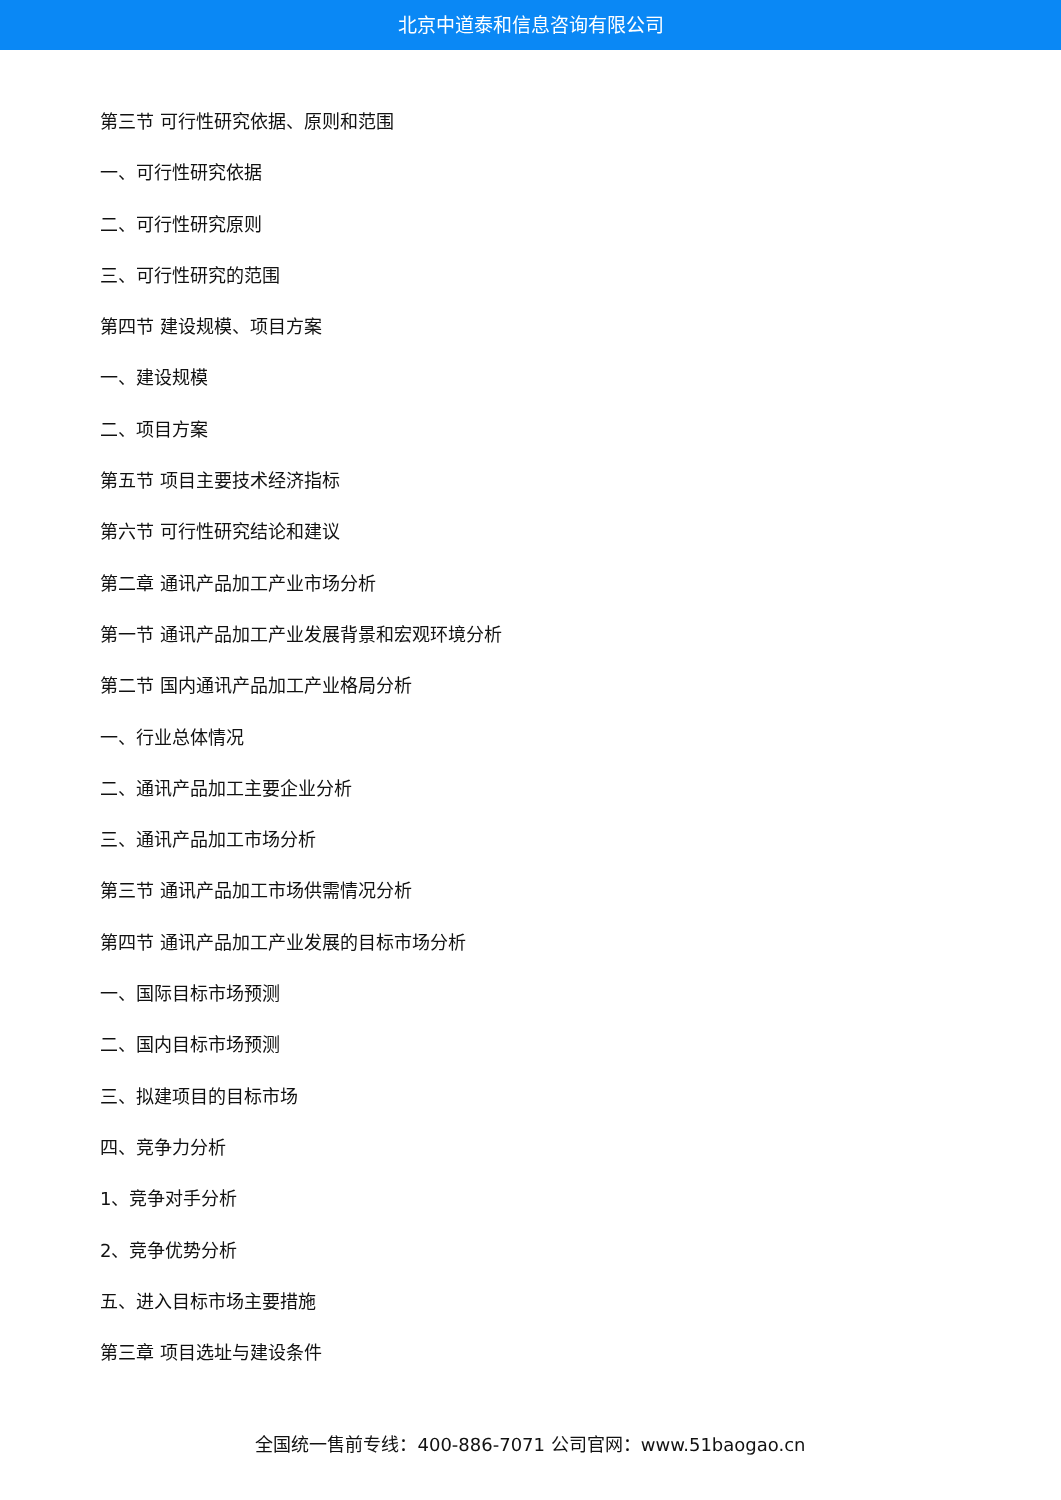北京中道泰和信息咨询有限公司
第三节 可行性研究依据、原则和范围
一、可行性研究依据
二、可行性研究原则
三、可行性研究的范围
第四节 建设规模、项目方案
一、建设规模
二、项目方案
第五节 项目主要技术经济指标
第六节 可行性研究结论和建议
第二章 通讯产品加工产业市场分析
第一节 通讯产品加工产业发展背景和宏观环境分析
第二节 国内通讯产品加工产业格局分析
一、行业总体情况
二、通讯产品加工主要企业分析
三、通讯产品加工市场分析
第三节 通讯产品加工市场供需情况分析
第四节 通讯产品加工产业发展的目标市场分析
一、国际目标市场预测
二、国内目标市场预测
三、拟建项目的目标市场
四、竞争力分析
1、竞争对手分析
2、竞争优势分析
五、进入目标市场主要措施
第三章 项目选址与建设条件
全国统一售前专线：400-886-7071 公司官网：www.51baogao.cn